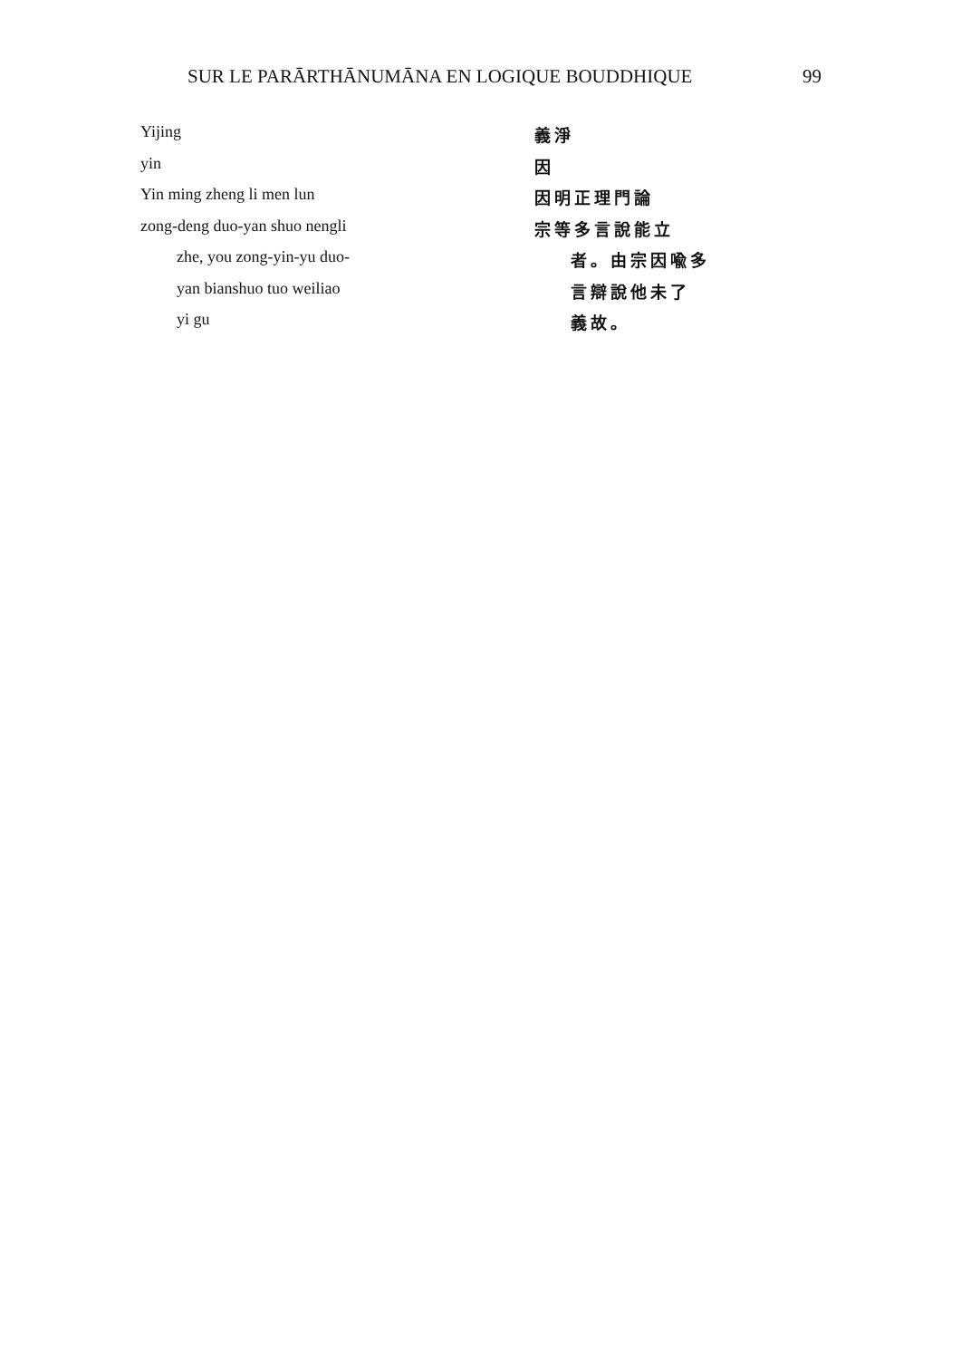SUR LE PARĀRTHĀNUMĀNA EN LOGIQUE BOUDDHIQUE 99
| Yijing | 義淨 |
| yin | 因 |
| Yin ming zheng li men lun | 因明正理門論 |
| zong-deng duo-yan shuo nengli | 宗等多言說能立 |
| zhe, you zong-yin-yu duo- | 者。由宗因喩多 |
| yan bianshuo tuo weiliao | 言辯說他未了 |
| yi gu | 義故。 |